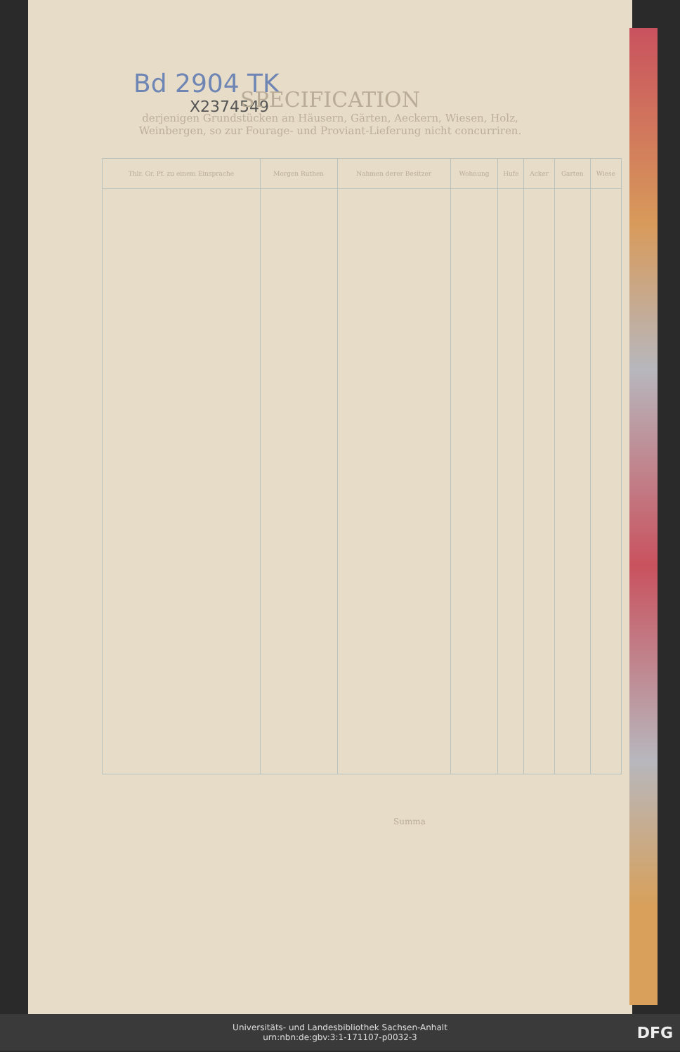Bd 2904 TK
X2374549
SPECIFICATION
derjenigen Grundstücken an Häusern, Gärten, Aeckern, Wiesen, Holz, Weinbergen, so zur Fourage- und Proviant-Lieferung nicht concurriren.
| Thlr. Gr. Pf. zu einem Einsprache | Morgen Ruthen | Nahmen derer Besitzer | Wohnung | Hufe | Acker | Garten | Wiese |
| --- | --- | --- | --- | --- | --- | --- | --- |
Summa
Universitäts- und Landesbibliothek Sachsen-Anhalt
urn:nbn:de:gbv:3:1-171107-p0032-3
DFG